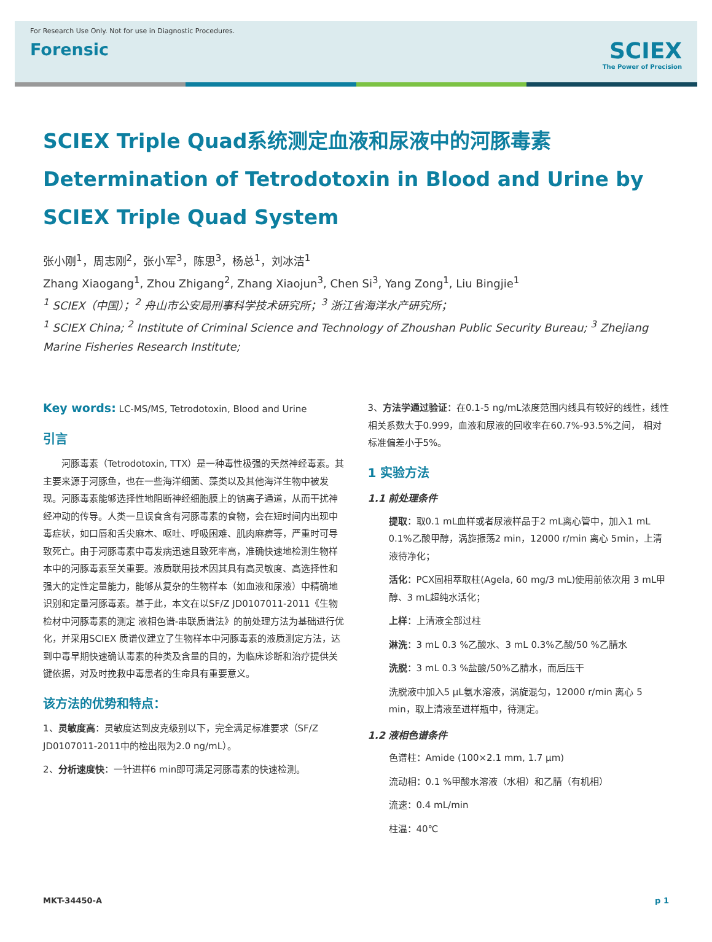For Research Use Only. Not for use in Diagnostic Procedures.
Forensic
SCIEX
The Power of Precision
SCIEX Triple Quad系统测定血液和尿液中的河豚毒素
Determination of Tetrodotoxin in Blood and Urine by SCIEX Triple Quad System
张小刚<sup>1</sup>，周志刚<sup>2</sup>，张小军<sup>3</sup>，陈思<sup>3</sup>，杨总<sup>1</sup>，刘冰洁<sup>1</sup>
Zhang Xiaogang<sup>1</sup>, Zhou Zhigang<sup>2</sup>, Zhang Xiaojun<sup>3</sup>, Chen Si<sup>3</sup>, Yang Zong<sup>1</sup>, Liu Bingjie<sup>1</sup>
<sup>1</sup> SCIEX（中国）；<sup>2</sup> 舟山市公安局刑事科学技术研究所；<sup>3</sup> 浙江省海洋水产研究所；
<sup>1</sup> SCIEX China; <sup>2</sup> Institute of Criminal Science and Technology of Zhoushan Public Security Bureau; <sup>3</sup> Zhejiang Marine Fisheries Research Institute;
Key words: LC-MS/MS, Tetrodotoxin, Blood and Urine
引言
　　河豚毒素（Tetrodotoxin, TTX）是一种毒性极强的天然神经毒素。其主要来源于河豚鱼，也在一些海洋细菌、藻类以及其他海洋生物中被发现。河豚毒素能够选择性地阻断神经细胞膜上的钠离子通道，从而干扰神经冲动的传导。人类一旦误食含有河豚毒素的食物，会在短时间内出现中毒症状，如口唇和舌尖麻木、呕吐、呼吸困难、肌肉麻痹等，严重时可导致死亡。由于河豚毒素中毒发病迅速且致死率高，准确快速地检测生物样本中的河豚毒素至关重要。液质联用技术因其具有高灵敏度、高选择性和强大的定性定量能力，能够从复杂的生物样本（如血液和尿液）中精确地识别和定量河豚毒素。基于此，本文在以SF/Z JD0107011-2011《生物检材中河豚毒素的测定 液相色谱-串联质谱法》的前处理方法为基础进行优化，并采用SCIEX 质谱仪建立了生物样本中河豚毒素的液质测定方法，达到中毒早期快速确认毒素的种类及含量的目的，为临床诊断和治疗提供关键依据，对及时挽救中毒患者的生命具有重要意义。
该方法的优势和特点：
1、灵敏度高：灵敏度达到皮克级别以下，完全满足标准要求（SF/Z JD0107011-2011中的检出限为2.0 ng/mL）。
2、分析速度快：一针进样6 min即可满足河豚毒素的快速检测。
3、方法学通过验证：在0.1-5 ng/mL浓度范围内线具有较好的线性，线性相关系数大于0.999，血液和尿液的回收率在60.7%-93.5%之间， 相对标准偏差小于5%。
1 实验方法
1.1 前处理条件
提取：取0.1 mL血样或者尿液样品于2 mL离心管中，加入1 mL 0.1%乙酸甲醇，涡旋振荡2 min，12000 r/min 离心 5min，上清液待净化；
活化：PCX固相萃取柱(Agela, 60 mg/3 mL)使用前依次用 3 mL甲醇、3 mL超纯水活化；
上样：上清液全部过柱
淋洗：3 mL 0.3 %乙酸水、3 mL 0.3%乙酸/50 %乙腈水
洗脱：3 mL 0.3 %盐酸/50%乙腈水，而后压干
洗脱液中加入5 μL氨水溶液，涡旋混匀，12000 r/min 离心 5 min，取上清液至进样瓶中，待测定。
1.2 液相色谱条件
色谱柱：Amide (100×2.1 mm, 1.7 μm)
流动相：0.1 %甲酸水溶液（水相）和乙腈（有机相）
流速：0.4 mL/min
柱温：40℃
MKT-34450-A p 1